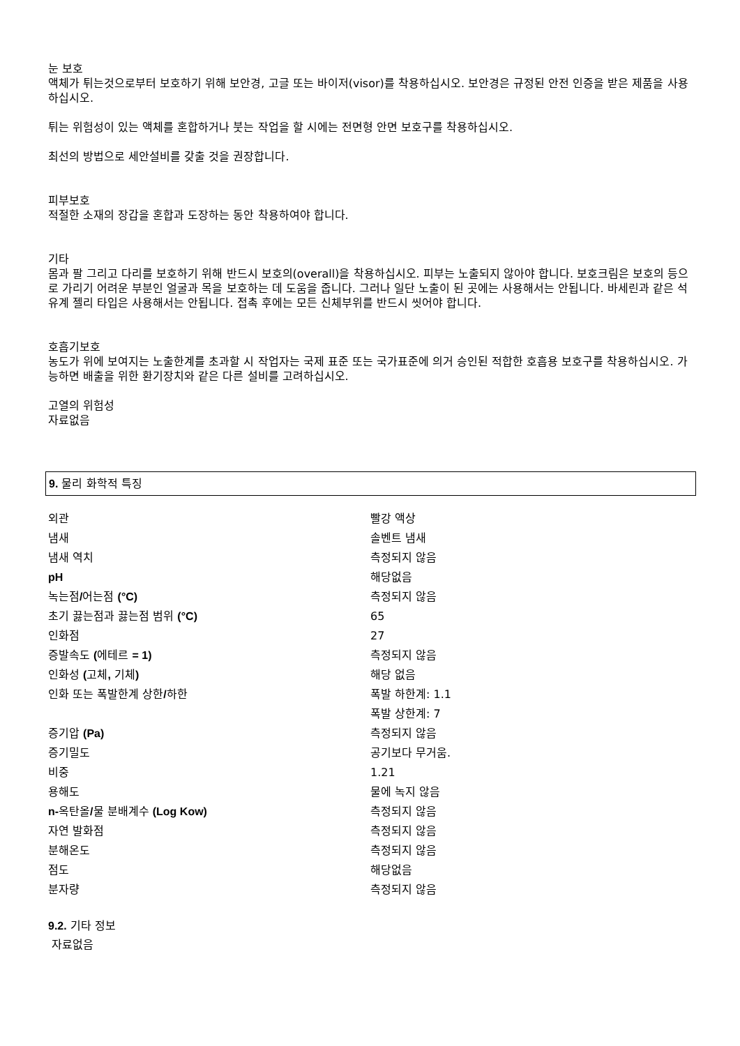눈 보호
액체가 튀는것으로부터 보호하기 위해 보안경, 고글 또는 바이저(visor)를 착용하십시오. 보안경은 규정된 안전 인증을 받은 제품을 사용하십시오.
튀는 위험성이 있는 액체를 혼합하거나 붓는 작업을 할 시에는 전면형 안면 보호구를 착용하십시오.
최선의 방법으로 세안설비를 갖출 것을 권장합니다.
피부보호
적절한 소재의 장갑을 혼합과 도장하는 동안 착용하여야 합니다.
기타
몸과 팔 그리고 다리를 보호하기 위해 반드시 보호의(overall)을 착용하십시오. 피부는 노출되지 않아야 합니다. 보호크림은 보호의 등으로 가리기 어려운 부분인 얼굴과 목을 보호하는 데 도움을 줍니다. 그러나 일단 노출이 된 곳에는 사용해서는 안됩니다. 바세린과 같은 석유계 젤리 타입은 사용해서는 안됩니다. 접촉 후에는 모든 신체부위를 반드시 씻어야 합니다.
호흡기보호
농도가 위에 보여지는 노출한계를 초과할 시 작업자는 국제 표준 또는 국가표준에 의거 승인된 적합한 호흡용 보호구를 착용하십시오. 가능하면 배출을 위한 환기장치와 같은 다른 설비를 고려하십시오.
고열의 위험성
자료없음
9. 물리 화학적 특징
| 외관 | 빨강 액상 |
| 냄새 | 솔벤트 냄새 |
| 냄새 역치 | 측정되지 않음 |
| pH | 해당없음 |
| 녹는점 / 어는점 (°C) | 측정되지 않음 |
| 초기 끓는점과 끓는점 범위 (°C) | 65 |
| 인화점 | 27 |
| 증발속도 ( 에테르 = 1) | 측정되지 않음 |
| 인화성 ( 고체 , 기체 ) | 해당 없음 |
| 인화 또는 폭발한계 상한 / 하한 | 폭발 하한계: 1.1 |
| | 폭발 상한계: 7 |
| 증기압 (Pa) | 측정되지 않음 |
| 증기밀도 | 공기보다 무거움. |
| 비중 | 1.21 |
| 용해도 | 물에 녹지 않음 |
| n- 옥탄올 / 물 분배계수 (Log Kow) | 측정되지 않음 |
| 자연 발화점 | 측정되지 않음 |
| 분해온도 | 측정되지 않음 |
| 점도 | 해당없음 |
| 분자량 | 측정되지 않음 |
9.2. 기타 정보
자료없음